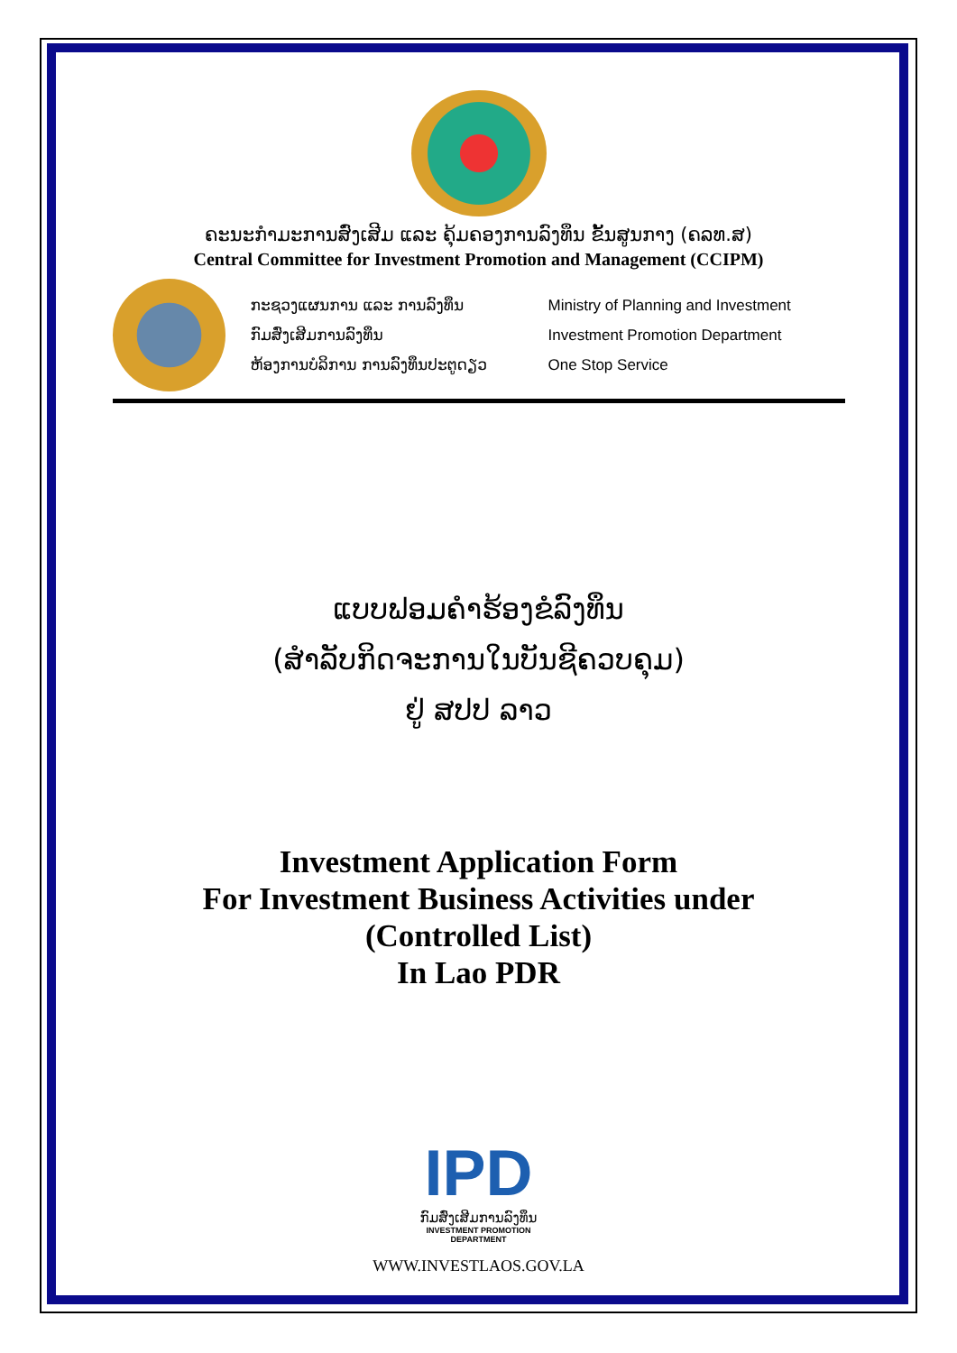ຄະນະກຳມະການສົ່ງເສີມ ແລະ ຄຸ້ມຄອງການລົງທຶນ ຂັ້ນສູນກາງ (ຄລທ.ສ)
Central Committee for Investment Promotion and Management (CCIPM)
ກະຊວງແຜນການ ແລະ ການລົງທຶນ
ກົມສົ່ງເສີມການລົງທຶນ
ຫ້ອງການບໍລິການ ການລົງທຶນປະຕູດຽວ
Ministry of Planning and Investment
Investment Promotion Department
One Stop Service
ແບບຟອມຄຳຮ້ອງຂໍລົງທຶນ
(ສຳລັບກິດຈະການໃນບັນຊີຄວບຄຸມ)
ຢູ່ ສປປ ລາວ
Investment Application Form
For Investment Business Activities under
(Controlled List)
In Lao PDR
IPD
ກົມສົ່ງເສີມການລົງທຶນ
INVESTMENT PROMOTION DEPARTMENT
WWW.INVESTLAOS.GOV.LA